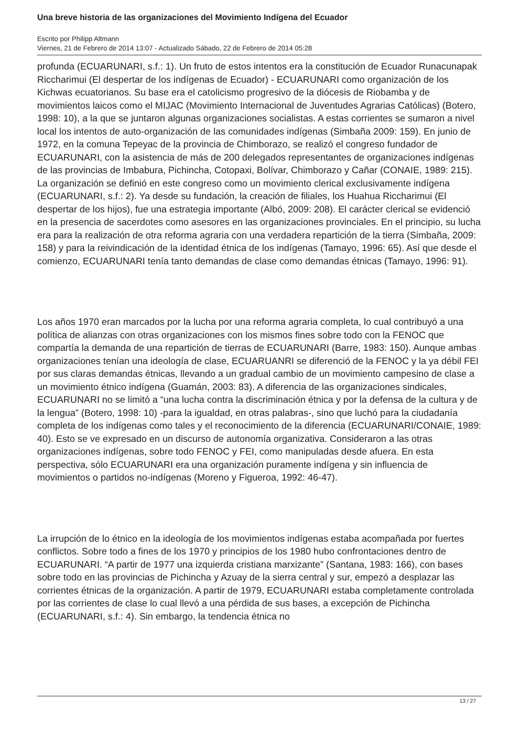Una breve historia de las organizaciones del Movimiento Indígena del Ecuador
Escrito por Philipp Altmann
Viernes, 21 de Febrero de 2014 13:07 - Actualizado Sábado, 22 de Febrero de 2014 05:28
profunda (ECUARUNARI, s.f.: 1). Un fruto de estos intentos era la constitución de Ecuador Runacunapak Riccharimui (El despertar de los indígenas de Ecuador) - ECUARUNARI como organización de los Kichwas ecuatorianos. Su base era el catolicismo progresivo de la diócesis de Riobamba y de movimientos laicos como el MIJAC (Movimiento Internacional de Juventudes Agrarias Católicas) (Botero, 1998: 10), a la que se juntaron algunas organizaciones socialistas. A estas corrientes se sumaron a nivel local los intentos de auto-organización de las comunidades indígenas (Simbaña 2009: 159). En junio de 1972, en la comuna Tepeyac de la provincia de Chimborazo, se realizó el congreso fundador de ECUARUNARI, con la asistencia de más de 200 delegados representantes de organizaciones indígenas de las provincias de Imbabura, Pichincha, Cotopaxi, Bolívar, Chimborazo y Cañar (CONAIE, 1989: 215). La organización se definió en este congreso como un movimiento clerical exclusivamente indígena (ECUARUNARI, s.f.: 2). Ya desde su fundación, la creación de filiales, los Huahua Riccharimui (El despertar de los hijos), fue una estrategia importante (Albó, 2009: 208). El carácter clerical se evidenció en la presencia de sacerdotes como asesores en las organizaciones provinciales. En el principio, su lucha era para la realización de otra reforma agraria con una verdadera repartición de la tierra (Simbaña, 2009: 158) y para la reivindicación de la identidad étnica de los indígenas (Tamayo, 1996: 65). Así que desde el comienzo, ECUARUNARI tenía tanto demandas de clase como demandas étnicas (Tamayo, 1996: 91).
Los años 1970 eran marcados por la lucha por una reforma agraria completa, lo cual contribuyó a una política de alianzas con otras organizaciones con los mismos fines sobre todo con la FENOC que compartía la demanda de una repartición de tierras de ECUARUNARI (Barre, 1983: 150). Aunque ambas organizaciones tenían una ideología de clase, ECUARUANRI se diferenció de la FENOC y la ya débil FEI por sus claras demandas étnicas, llevando a un gradual cambio de un movimiento campesino de clase a un movimiento étnico indígena (Guamán, 2003: 83). A diferencia de las organizaciones sindicales, ECUARUNARI no se limitó a “una lucha contra la discriminación étnica y por la defensa de la cultura y de la lengua” (Botero, 1998: 10) -para la igualdad, en otras palabras-, sino que luchó para la ciudadanía completa de los indígenas como tales y el reconocimiento de la diferencia (ECUARUNARI/CONAIE, 1989: 40). Esto se ve expresado en un discurso de autonomía organizativa. Consideraron a las otras organizaciones indígenas, sobre todo FENOC y FEI, como manipuladas desde afuera. En esta perspectiva, sólo ECUARUNARI era una organización puramente indígena y sin influencia de movimientos o partidos no-indígenas (Moreno y Figueroa, 1992: 46-47).
La irrupción de lo étnico en la ideología de los movimientos indígenas estaba acompañada por fuertes conflictos. Sobre todo a fines de los 1970 y principios de los 1980 hubo confrontaciones dentro de ECUARUNARI. “A partir de 1977 una izquierda cristiana marxizante” (Santana, 1983: 166), con bases sobre todo en las provincias de Pichincha y Azuay de la sierra central y sur, empezó a desplazar las corrientes étnicas de la organización. A partir de 1979, ECUARUNARI estaba completamente controlada por las corrientes de clase lo cual llevó a una pérdida de sus bases, a excepción de Pichincha (ECUARUNARI, s.f.: 4). Sin embargo, la tendencia étnica no
13 / 27